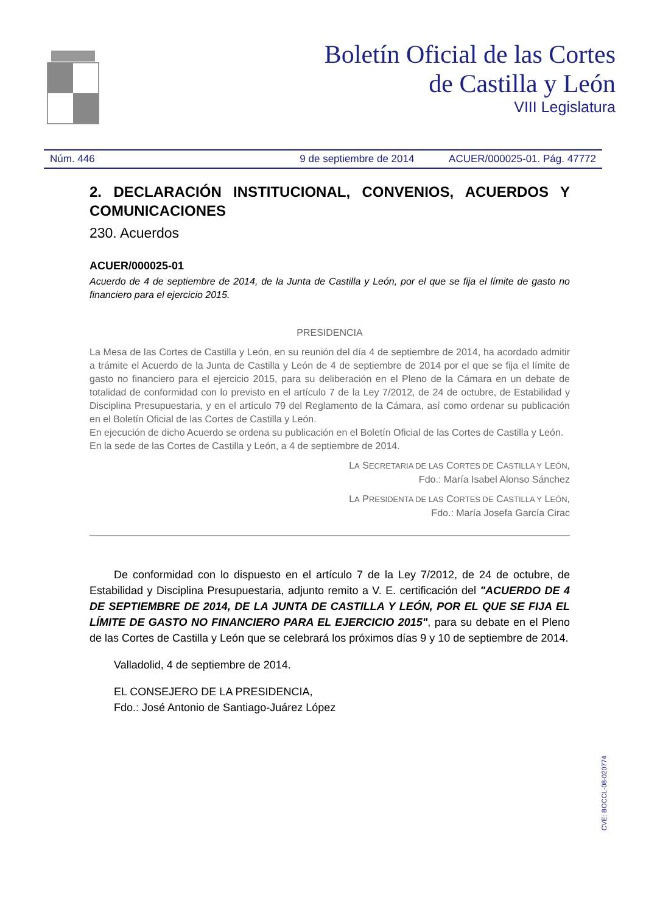Boletín Oficial de las Cortes
de Castilla y León
VIII Legislatura
Núm. 446 9 de septiembre de 2014 ACUER/000025-01. Pág. 47772
2. DECLARACIÓN INSTITUCIONAL, CONVENIOS, ACUERDOS Y COMUNICACIONES
230. Acuerdos
ACUER/000025-01
Acuerdo de 4 de septiembre de 2014, de la Junta de Castilla y León, por el que se fija el límite de gasto no financiero para el ejercicio 2015.
PRESIDENCIA
La Mesa de las Cortes de Castilla y León, en su reunión del día 4 de septiembre de 2014, ha acordado admitir a trámite el Acuerdo de la Junta de Castilla y León de 4 de septiembre de 2014 por el que se fija el límite de gasto no financiero para el ejercicio 2015, para su deliberación en el Pleno de la Cámara en un debate de totalidad de conformidad con lo previsto en el artículo 7 de la Ley 7/2012, de 24 de octubre, de Estabilidad y Disciplina Presupuestaria, y en el artículo 79 del Reglamento de la Cámara, así como ordenar su publicación en el Boletín Oficial de las Cortes de Castilla y León.
En ejecución de dicho Acuerdo se ordena su publicación en el Boletín Oficial de las Cortes de Castilla y León.
En la sede de las Cortes de Castilla y León, a 4 de septiembre de 2014.
LA SECRETARIA DE LAS CORTES DE CASTILLA Y LEÓN,
Fdo.: María Isabel Alonso Sánchez
LA PRESIDENTA DE LAS CORTES DE CASTILLA Y LEÓN,
Fdo.: María Josefa García Cirac
De conformidad con lo dispuesto en el artículo 7 de la Ley 7/2012, de 24 de octubre, de Estabilidad y Disciplina Presupuestaria, adjunto remito a V. E. certificación del "ACUERDO DE 4 DE SEPTIEMBRE DE 2014, DE LA JUNTA DE CASTILLA Y LEÓN, POR EL QUE SE FIJA EL LÍMITE DE GASTO NO FINANCIERO PARA EL EJERCICIO 2015", para su debate en el Pleno de las Cortes de Castilla y León que se celebrará los próximos días 9 y 10 de septiembre de 2014.
Valladolid, 4 de septiembre de 2014.
EL CONSEJERO DE LA PRESIDENCIA,
Fdo.: José Antonio de Santiago-Juárez López
CVE: BOCCL-08-020774